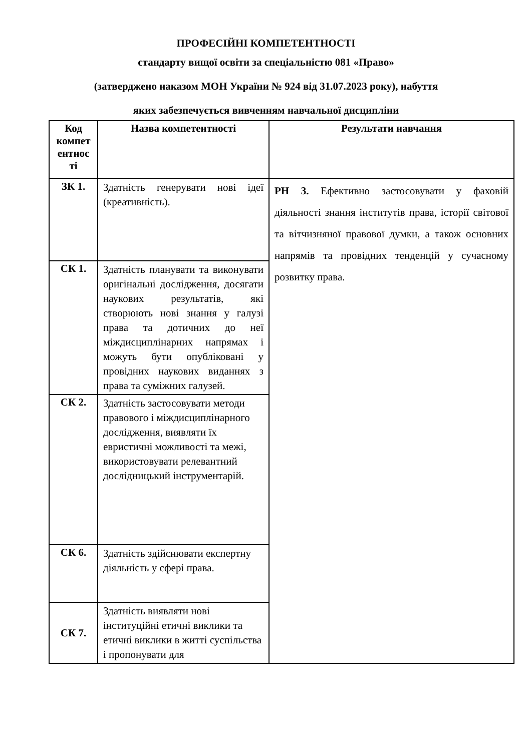ПРОФЕСІЙНІ КОМПЕТЕНТНОСТІ
стандарту вищої освіти за спеціальністю 081 «Право»
(затверджено наказом МОН України № 924 від 31.07.2023 року), набуття
яких забезпечується вивченням навчальної дисципліни
| Код компет ентнос ті | Назва компетентності | Результати навчання |
| --- | --- | --- |
| ЗК 1. | Здатність генерувати нові ідеї (креативність). | РН 3. Ефективно застосовувати у фаховій діяльності знання інститутів права, історії світової та вітчизняної правової думки, а також основних напрямів та провідних тенденцій у сучасному розвитку права. |
| СК 1. | Здатність планувати та виконувати оригінальні дослідження, досягати наукових результатів, які створюють нові знання у галузі права та дотичних до неї міждисциплінарних напрямах і можуть бути опубліковані у провідних наукових виданнях з права та суміжних галузей. | |
| СК 2. | Здатність застосовувати методи правового і міждисциплінарного дослідження, виявляти їх евристичні можливості та межі, використовувати релевантний дослідницький інструментарій. | |
| СК 6. | Здатність здійснювати експертну діяльність у сфері права. | |
| СК 7. | Здатність виявляти нові інституційні етичні виклики та етичні виклики в житті суспільства і пропонувати для | |